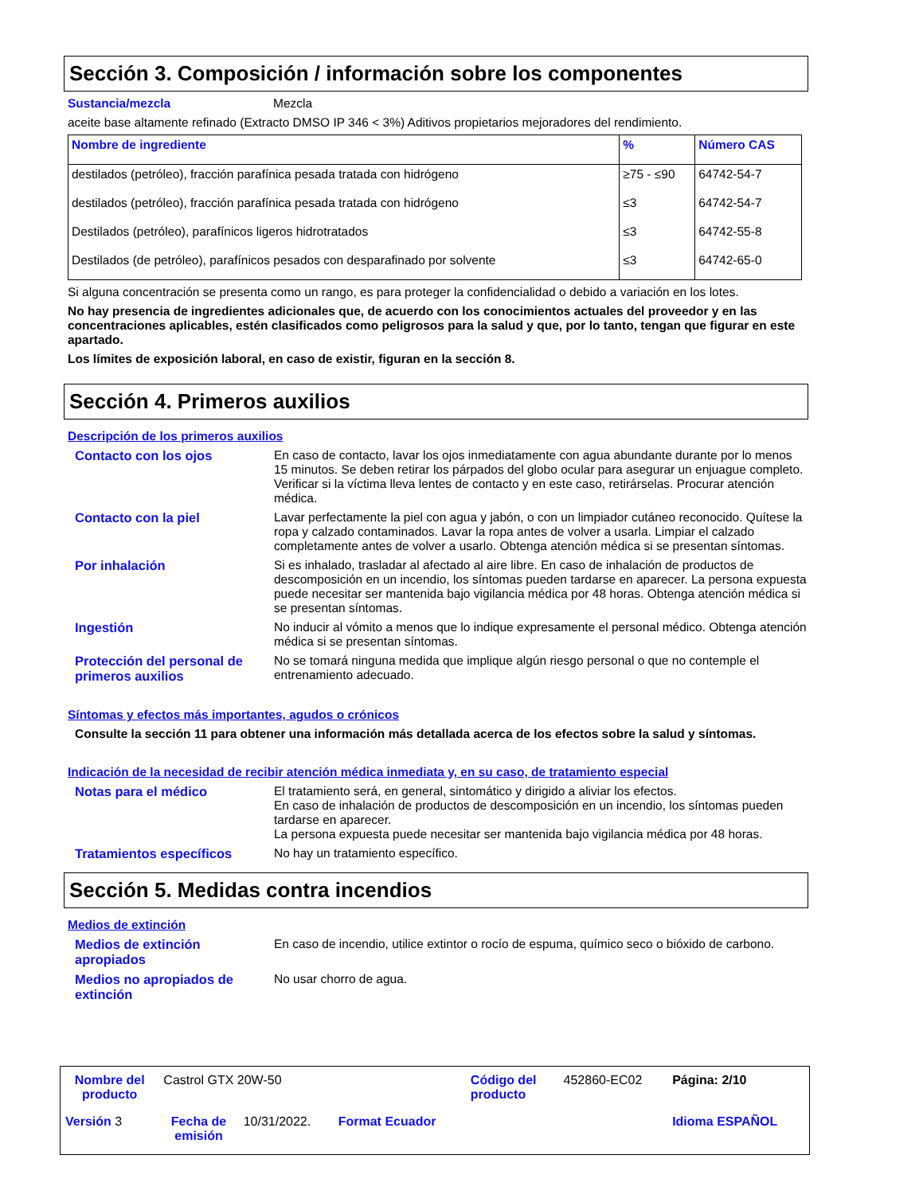Sección 3. Composición / información sobre los componentes
Sustancia/mezcla Mezcla
aceite base altamente refinado (Extracto DMSO IP 346 < 3%) Aditivos propietarios mejoradores del rendimiento.
| Nombre de ingrediente | % | Número CAS |
| --- | --- | --- |
| destilados (petróleo), fracción parafínica pesada tratada con hidrógeno | ≥75 - ≤90 | 64742-54-7 |
| destilados (petróleo), fracción parafínica pesada tratada con hidrógeno | ≤3 | 64742-54-7 |
| Destilados (petróleo), parafínicos ligeros hidrotratados | ≤3 | 64742-55-8 |
| Destilados (de petróleo), parafínicos pesados con desparafinado por solvente | ≤3 | 64742-65-0 |
Si alguna concentración se presenta como un rango, es para proteger la confidencialidad o debido a variación en los lotes.
No hay presencia de ingredientes adicionales que, de acuerdo con los conocimientos actuales del proveedor y en las concentraciones aplicables, estén clasificados como peligrosos para la salud y que, por lo tanto, tengan que figurar en este apartado.
Los límites de exposición laboral, en caso de existir, figuran en la sección 8.
Sección 4. Primeros auxilios
Descripción de los primeros auxilios
Contacto con los ojos En caso de contacto, lavar los ojos inmediatamente con agua abundante durante por lo menos 15 minutos. Se deben retirar los párpados del globo ocular para asegurar un enjuague completo. Verificar si la víctima lleva lentes de contacto y en este caso, retirárselas. Procurar atención médica.
Contacto con la piel Lavar perfectamente la piel con agua y jabón, o con un limpiador cutáneo reconocido. Quítese la ropa y calzado contaminados. Lavar la ropa antes de volver a usarla. Limpiar el calzado completamente antes de volver a usarlo. Obtenga atención médica si se presentan síntomas.
Por inhalación Si es inhalado, trasladar al afectado al aire libre. En caso de inhalación de productos de descomposición en un incendio, los síntomas pueden tardarse en aparecer. La persona expuesta puede necesitar ser mantenida bajo vigilancia médica por 48 horas. Obtenga atención médica si se presentan síntomas.
Ingestión No inducir al vómito a menos que lo indique expresamente el personal médico. Obtenga atención médica si se presentan síntomas.
Protección del personal de primeros auxilios
No se tomará ninguna medida que implique algún riesgo personal o que no contemple el entrenamiento adecuado.
Síntomas y efectos más importantes, agudos o crónicos
Consulte la sección 11 para obtener una información más detallada acerca de los efectos sobre la salud y síntomas.
Indicación de la necesidad de recibir atención médica inmediata y, en su caso, de tratamiento especial
Notas para el médico El tratamiento será, en general, sintomático y dirigido a aliviar los efectos.
En caso de inhalación de productos de descomposición en un incendio, los síntomas pueden tardarse en aparecer.
La persona expuesta puede necesitar ser mantenida bajo vigilancia médica por 48 horas.
Tratamientos específicos No hay un tratamiento específico.
Sección 5. Medidas contra incendios
Medios de extinción
Medios de extinción apropiados
En caso de incendio, utilice extintor o rocío de espuma, químico seco o bióxido de carbono.
Medios no apropiados de extinción
No usar chorro de agua.
| Nombre del producto | Castrol GTX 20W-50 | | | Código del producto | 452860-EC02 | Página: 2/10 |
| Versión 3 | Fecha de emisión | 10/31/2022. | Format Ecuador | | | Idioma ESPAÑOL |